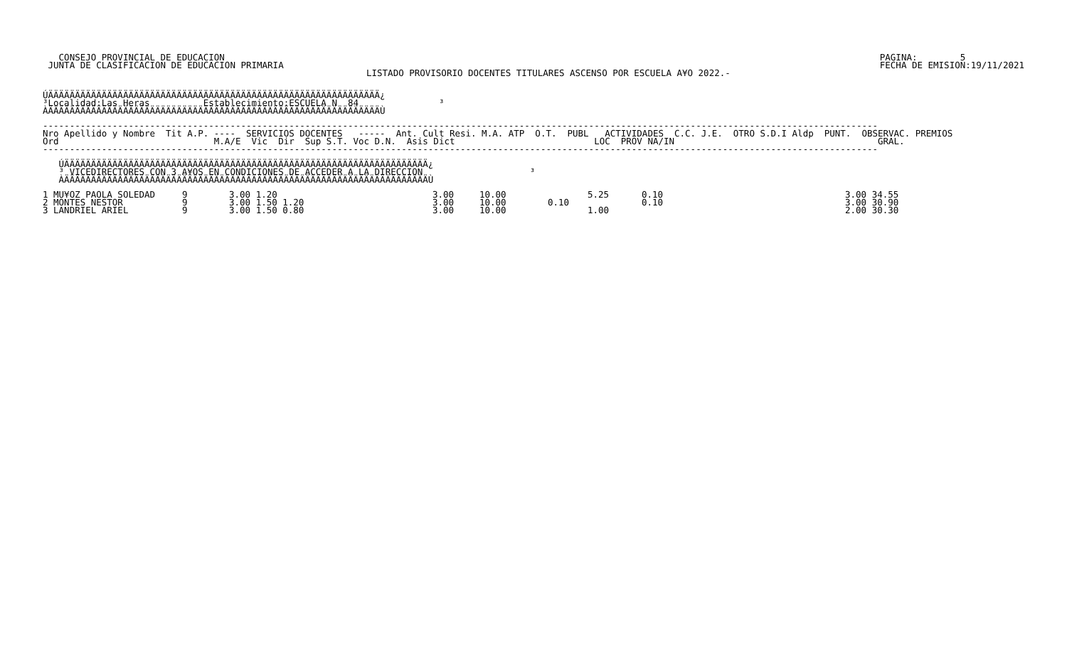CONSEJO PROVINCIAL DE EDUCACION
 JUNTA DE CLASIFICACION DE EDUCACION PRIMARIA
PAGINA:        5
FECHA DE EMISION:19/11/2021
LISTADO PROVISORIO DOCENTES TITULARES ASCENSO POR ESCUELA A¥O 2022.-
ÚÄÄÄÄÄÄÄÄÄÄÄÄÄÄÄÄÄÄÄÄÄÄÄÄÄÄÄÄÄÄÄÄÄÄÄÄÄÄÄÄÄÄÄÄÄÄÄÄÄÄÄÄÄÄÄÄÄÄÄÄÄÄ¿
³Localidad:Las Heras          Establecimiento:ESCUELA N  84               ³
ÀÄÄÄÄÄÄÄÄÄÄÄÄÄÄÄÄÄÄÄÄÄÄÄÄÄÄÄÄÄÄÄÄÄÄÄÄÄÄÄÄÄÄÄÄÄÄÄÄÄÄÄÄÄÄÄÄÄÄÄÄÄÄÙ
------------------------------------------------------------------------------------------------------------------------------------------------------------
Nro Apellido y Nombre  Tit A.P. ----  SERVICIOS DOCENTES   -----  Ant. Cult Resi. M.A. ATP  O.T.  PUBL   ACTIVIDADES  C.C. J.E.  OTRO S.D.I Aldp  PUNT.  OBSERVAC. PREMIOS
Ord                             M.A/E  Vic  Dir  Sup S.T. Voc D.N.  Asis Dict                          LOC  PROV NA/IN                                      GRAL.
------------------------------------------------------------------------------------------------------------------------------------------------------------
   ÚÄÄÄÄÄÄÄÄÄÄÄÄÄÄÄÄÄÄÄÄÄÄÄÄÄÄÄÄÄÄÄÄÄÄÄÄÄÄÄÄÄÄÄÄÄÄÄÄÄÄÄÄÄÄÄÄÄÄÄÄÄÄÄÄÄÄÄÄ¿
   ³ VICEDIRECTORES CON 3 A¥OS EN CONDICIONES DE ACCEDER A LA DIRECCION                    ³
   ÀÄÄÄÄÄÄÄÄÄÄÄÄÄÄÄÄÄÄÄÄÄÄÄÄÄÄÄÄÄÄÄÄÄÄÄÄÄÄÄÄÄÄÄÄÄÄÄÄÄÄÄÄÄÄÄÄÄÄÄÄÄÄÄÄÄÄÄÄÙ
| 1 MU¥OZ PAOLA SOLEDAD | 9 | 3.00 1.20 | 3.00 | 10.00 | | 5.25 | 0.10 | 3.00 34.55 |
| 2 MONTES NESTOR | 9 | 3.00 1.50 1.20 | 3.00 | 10.00 | 0.10 | | 0.10 | 3.00 30.90 |
| 3 LANDRIEL ARIEL | 9 | 3.00 1.50 0.80 | 3.00 | 10.00 | | 1.00 | | 2.00 30.30 |